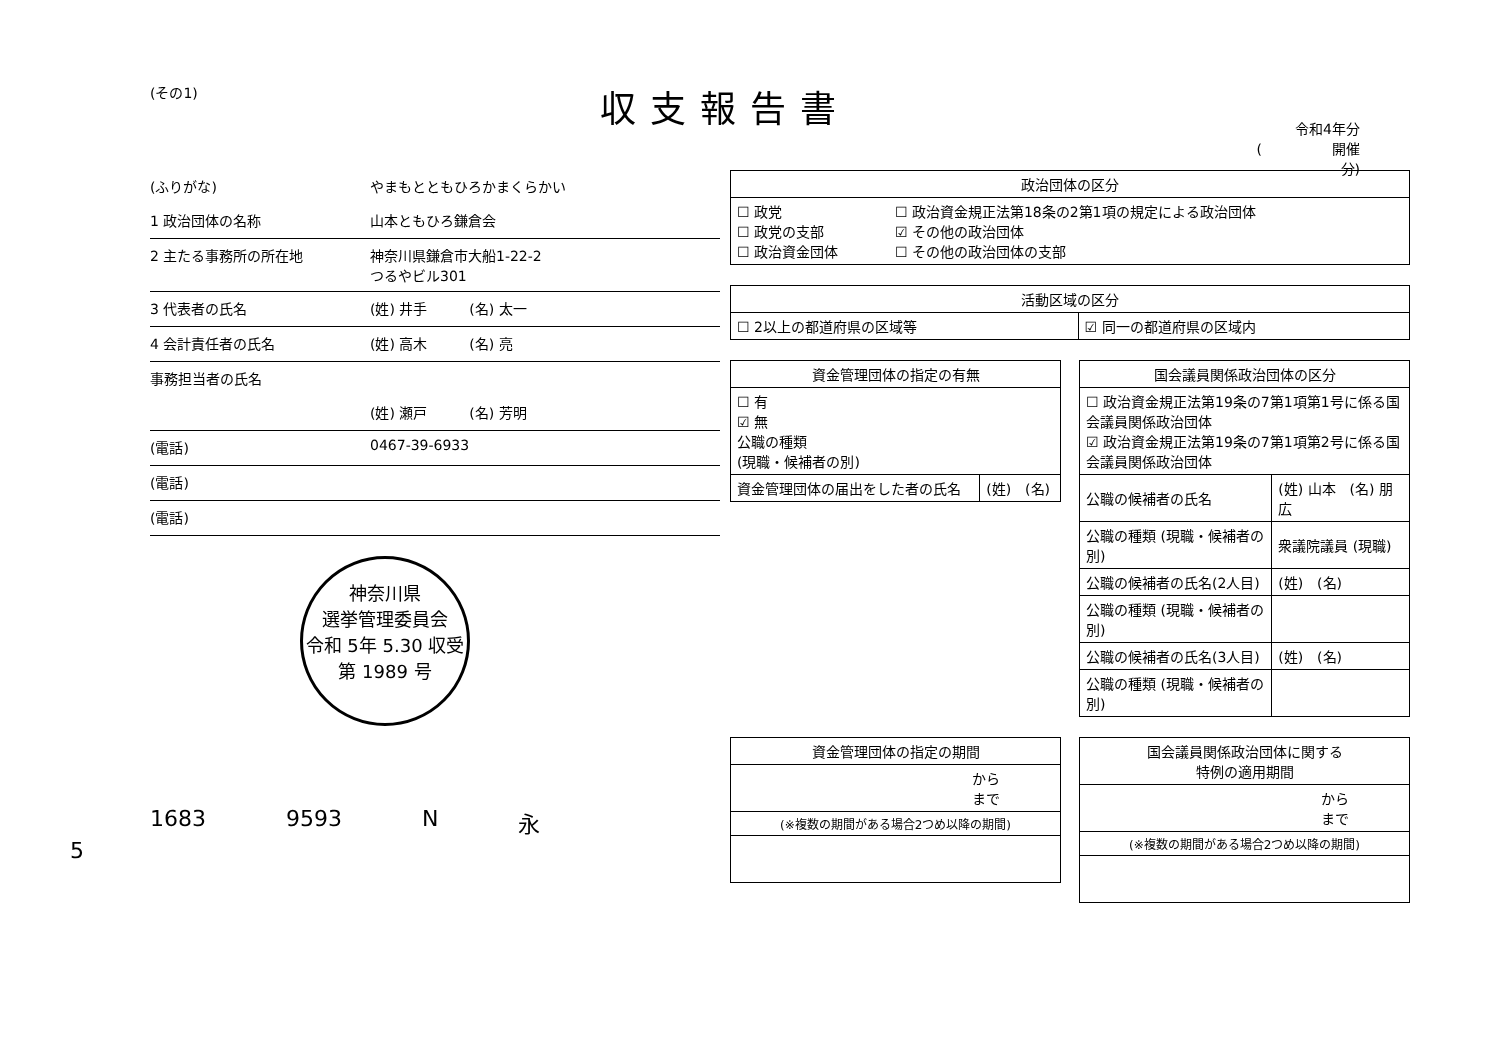(その1) 収支報告書
令和4年分
(　　　　　開催分)
(ふりがな) やまもとともひろかまくらかい
1 政治団体の名称 山本ともひろ鎌倉会
2 主たる事務所の所在地 神奈川県鎌倉市大船1-22-2
つるやビル301
3 代表者の氏名 (姓) 井手　　　(名) 太一
4 会計責任者の氏名 (姓) 高木　　　(名) 亮
事務担当者の氏名
(姓) 瀬戸　　　(名) 芳明
(電話) 0467-39-6933
(電話)
(電話)
神奈川県
選挙管理委員会
令和 5年 5.30 収受
第 1989 号
1683 9593 N 永
5
| 政治団体の区分 | |
| --- | --- |
| ☐ 政党 ☐ 政党の支部 ☐ 政治資金団体 | ☐ 政治資金規正法第18条の2第1項の規定による政治団体 ☑ その他の政治団体 ☐ その他の政治団体の支部 |
| 活動区域の区分 | |
| --- | --- |
| ☐ 2以上の都道府県の区域等 | ☑ 同一の都道府県の区域内 |
| 資金管理団体の指定の有無 | |
| --- | --- |
| ☐ 有 ☑ 無 公職の種類 (現職・候補者の別) | |
| 資金管理団体の届出をした者の氏名 | (姓) (名) |
| 国会議員関係政治団体の区分 | |
| --- | --- |
| ☐ 政治資金規正法第19条の7第1項第1号に係る国会議員関係政治団体 ☑ 政治資金規正法第19条の7第1項第2号に係る国会議員関係政治団体 | |
| 公職の候補者の氏名 | (姓) 山本 (名) 朋広 |
| 公職の種類 (現職・候補者の別) | 衆議院議員 (現職) |
| 公職の候補者の氏名(2人目) | (姓) (名) |
| 公職の種類 (現職・候補者の別) | |
| 公職の候補者の氏名(3人目) | (姓) (名) |
| 公職の種類 (現職・候補者の別) | |
| 資金管理団体の指定の期間 |
| --- |
| から まで |
| (※複数の期間がある場合2つめ以降の期間) |
| 国会議員関係政治団体に関する 特例の適用期間 |
| --- |
| から まで |
| (※複数の期間がある場合2つめ以降の期間) |